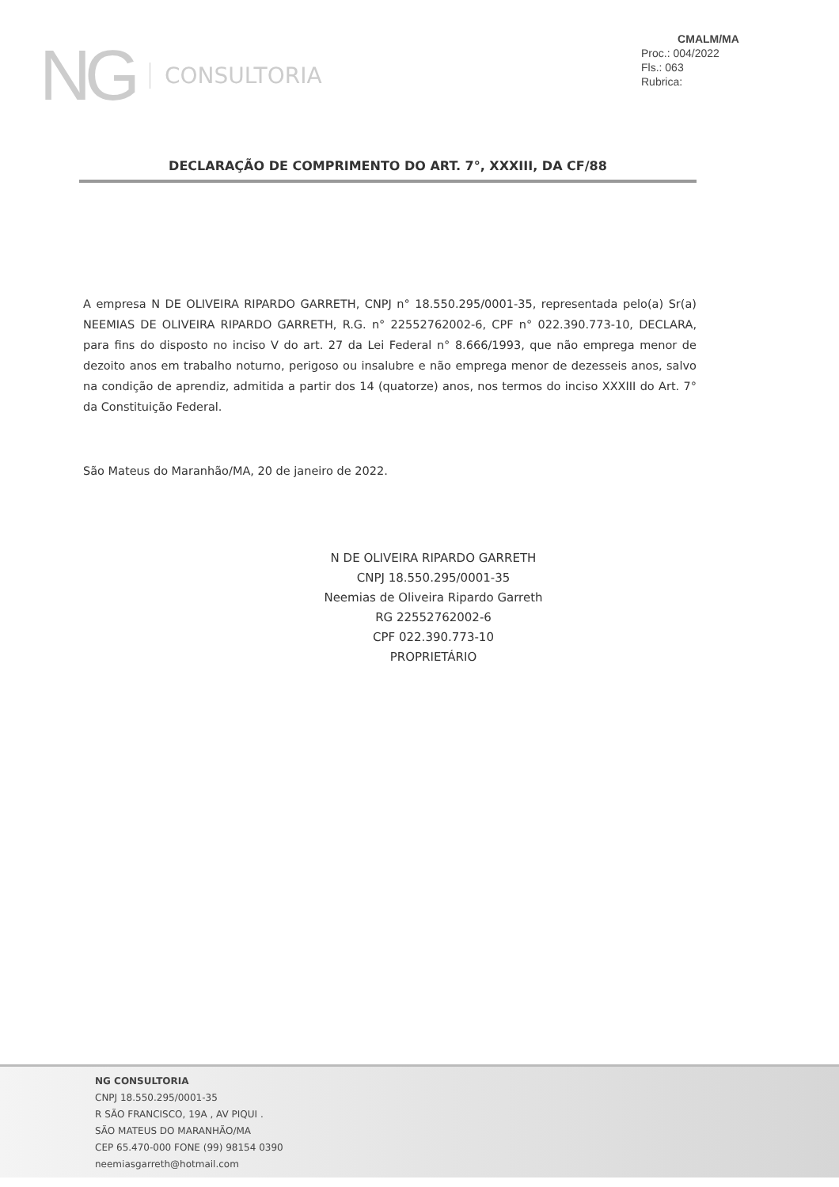NG CONSULTORIA
CMALM/MA
Proc.: 004/2022
Fls.: 063
Rubrica:
DECLARAÇÃO DE COMPRIMENTO DO ART. 7°, XXXIII, DA CF/88
A empresa N DE OLIVEIRA RIPARDO GARRETH, CNPJ n° 18.550.295/0001-35, representada pelo(a) Sr(a) NEEMIAS DE OLIVEIRA RIPARDO GARRETH, R.G. n° 22552762002-6, CPF n° 022.390.773-10, DECLARA, para fins do disposto no inciso V do art. 27 da Lei Federal n° 8.666/1993, que não emprega menor de dezoito anos em trabalho noturno, perigoso ou insalubre e não emprega menor de dezesseis anos, salvo na condição de aprendiz, admitida a partir dos 14 (quatorze) anos, nos termos do inciso XXXIII do Art. 7° da Constituição Federal.
São Mateus do Maranhão/MA, 20 de janeiro de 2022.
N DE OLIVEIRA RIPARDO GARRETH
CNPJ 18.550.295/0001-35
Neemias de Oliveira Ripardo Garreth
RG 22552762002-6
CPF 022.390.773-10
PROPRIETÁRIO
NG CONSULTORIA
CNPJ 18.550.295/0001-35
R SÃO FRANCISCO, 19A , AV PIQUI .
SÃO MATEUS DO MARANHÃO/MA
CEP 65.470-000 FONE (99) 98154 0390
neemiasgarreth@hotmail.com